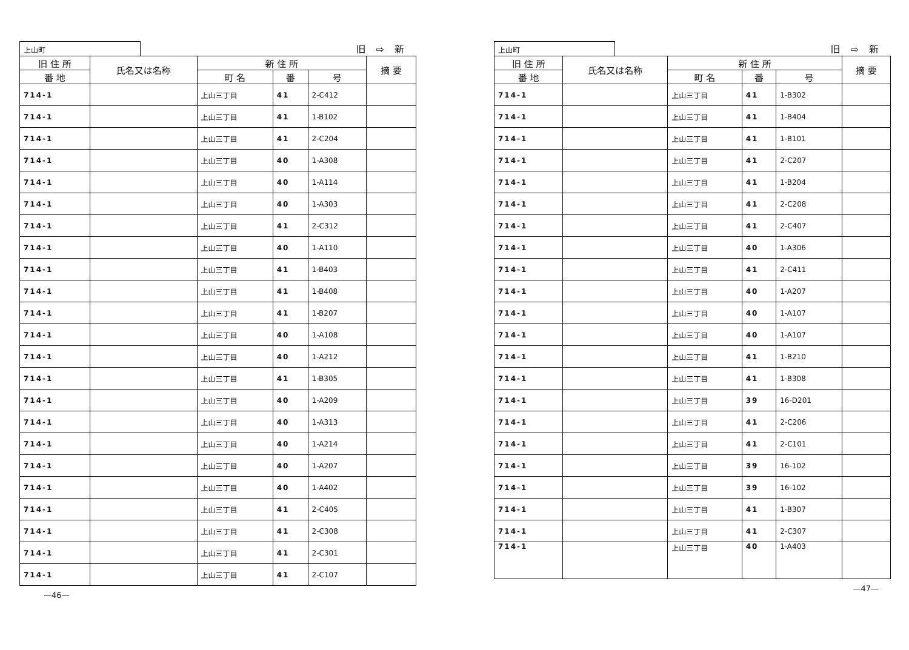上山町
旧 ⇨ 新
| 旧 住 所 | 氏名又は名称 | 新 住 所 | | | 摘 要 |
| --- | --- | --- | --- | --- | --- |
| 番 地 | | 町 名 | 番 | 号 | |
| 714-1 | | 上山三丁目 | 41 | 2-C412 | |
| 714-1 | | 上山三丁目 | 41 | 1-B102 | |
| 714-1 | | 上山三丁目 | 41 | 2-C204 | |
| 714-1 | | 上山三丁目 | 40 | 1-A308 | |
| 714-1 | | 上山三丁目 | 40 | 1-A114 | |
| 714-1 | | 上山三丁目 | 40 | 1-A303 | |
| 714-1 | | 上山三丁目 | 41 | 2-C312 | |
| 714-1 | | 上山三丁目 | 40 | 1-A110 | |
| 714-1 | | 上山三丁目 | 41 | 1-B403 | |
| 714-1 | | 上山三丁目 | 41 | 1-B408 | |
| 714-1 | | 上山三丁目 | 41 | 1-B207 | |
| 714-1 | | 上山三丁目 | 40 | 1-A108 | |
| 714-1 | | 上山三丁目 | 40 | 1-A212 | |
| 714-1 | | 上山三丁目 | 41 | 1-B305 | |
| 714-1 | | 上山三丁目 | 40 | 1-A209 | |
| 714-1 | | 上山三丁目 | 40 | 1-A313 | |
| 714-1 | | 上山三丁目 | 40 | 1-A214 | |
| 714-1 | | 上山三丁目 | 40 | 1-A207 | |
| 714-1 | | 上山三丁目 | 40 | 1-A402 | |
| 714-1 | | 上山三丁目 | 41 | 2-C405 | |
| 714-1 | | 上山三丁目 | 41 | 2-C308 | |
| 714-1 | | 上山三丁目 | 41 | 2-C301 | |
| 714-1 | | 上山三丁目 | 41 | 2-C107 | |
—46—
上山町
旧 ⇨ 新
| 旧 住 所 | 氏名又は名称 | 新 住 所 | | | 摘 要 |
| --- | --- | --- | --- | --- | --- |
| 番 地 | | 町 名 | 番 | 号 | |
| 714-1 | | 上山三丁目 | 41 | 1-B302 | |
| 714-1 | | 上山三丁目 | 41 | 1-B404 | |
| 714-1 | | 上山三丁目 | 41 | 1-B101 | |
| 714-1 | | 上山三丁目 | 41 | 2-C207 | |
| 714-1 | | 上山三丁目 | 41 | 1-B204 | |
| 714-1 | | 上山三丁目 | 41 | 2-C208 | |
| 714-1 | | 上山三丁目 | 41 | 2-C407 | |
| 714-1 | | 上山三丁目 | 40 | 1-A306 | |
| 714-1 | | 上山三丁目 | 41 | 2-C411 | |
| 714-1 | | 上山三丁目 | 40 | 1-A207 | |
| 714-1 | | 上山三丁目 | 40 | 1-A107 | |
| 714-1 | | 上山三丁目 | 40 | 1-A107 | |
| 714-1 | | 上山三丁目 | 41 | 1-B210 | |
| 714-1 | | 上山三丁目 | 41 | 1-B308 | |
| 714-1 | | 上山三丁目 | 39 | 16-D201 | |
| 714-1 | | 上山三丁目 | 41 | 2-C206 | |
| 714-1 | | 上山三丁目 | 41 | 2-C101 | |
| 714-1 | | 上山三丁目 | 39 | 16-102 | |
| 714-1 | | 上山三丁目 | 39 | 16-102 | |
| 714-1 | | 上山三丁目 | 41 | 1-B307 | |
| 714-1 | | 上山三丁目 | 41 | 2-C307 | |
| 714-1 | | 上山三丁目 | 40 | 1-A403 | |
—47—